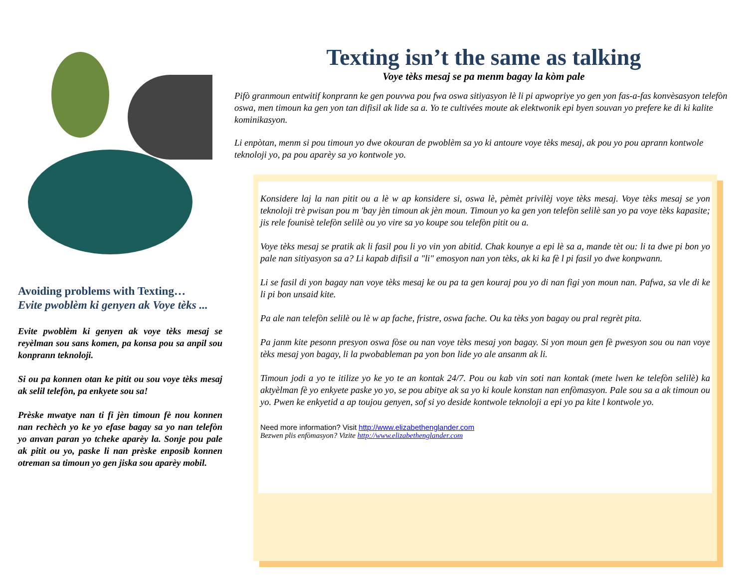Avoiding problems with Texting…
Evite pwoblèm ki genyen ak Voye tèks ...
Evite pwoblèm ki genyen ak voye tèks mesaj se reyèlman sou sans komen, pa konsa pou sa anpil sou konprann teknoloji.
Si ou pa konnen otan ke pitit ou sou voye tèks mesaj ak selil telefòn, pa enkyete sou sa!
Prèske mwatye nan ti fi jèn timoun fè nou konnen nan rechèch yo ke yo efase bagay sa yo nan telefòn yo anvan paran yo tcheke aparèy la. Sonje pou pale ak pitit ou yo, paske li nan prèske enposib konnen otreman sa timoun yo gen jiska sou aparèy mobil.
Texting isn’t the same as talking
Voye tèks mesaj se pa menm bagay la kòm pale
Pifò granmoun entwitif konprann ke gen pouvwa pou fwa oswa sitiyasyon lè li pi apwopriye yo gen yon fas-a-fas konvèsasyon telefòn oswa, men timoun ka gen yon tan difisil ak lide sa a. Yo te cultivées moute ak elektwonik epi byen souvan yo prefere ke di ki kalite kominikasyon.
Li enpòtan, menm si pou timoun yo dwe okouran de pwoblèm sa yo ki antoure voye tèks mesaj, ak pou yo pou aprann kontwole teknoloji yo, pa pou aparèy sa yo kontwole yo.
Konsidere laj la nan pitit ou a lè w ap konsidere si, oswa lè, pèmèt privilèj voye tèks mesaj. Voye tèks mesaj se yon teknoloji trè pwisan pou m 'bay jèn timoun ak jèn moun. Timoun yo ka gen yon telefòn selilè san yo pa voye tèks kapasite; jis rele founisè telefòn selilè ou yo vire sa yo koupe sou telefòn pitit ou a.
Voye tèks mesaj se pratik ak li fasil pou li yo vin yon abitid. Chak kounye a epi lè sa a, mande tèt ou: li ta dwe pi bon yo pale nan sitiyasyon sa a? Li kapab difisil a "li" emosyon nan yon tèks, ak ki ka fè l pi fasil yo dwe konpwann.
Li se fasil di yon bagay nan voye tèks mesaj ke ou pa ta gen kouraj pou yo di nan figi yon moun nan. Pafwa, sa vle di ke li pi bon unsaid kite.
Pa ale nan telefòn selilè ou lè w ap fache, fristre, oswa fache. Ou ka tèks yon bagay ou pral regrèt pita.
Pa janm kite pesonn presyon oswa fòse ou nan voye tèks mesaj yon bagay. Si yon moun gen fè pwesyon sou ou nan voye tèks mesaj yon bagay, li la pwobableman pa yon bon lide yo ale ansanm ak li.
Timoun jodi a yo te itilize yo ke yo te an kontak 24/7. Pou ou kab vin soti nan kontak (mete lwen ke telefòn selilè) ka aktyèlman fè yo enkyete paske yo yo, se pou abitye ak sa yo ki koule konstan nan enfòmasyon. Pale sou sa a ak timoun ou yo. Pwen ke enkyetid a ap toujou genyen, sof si yo deside kontwole teknoloji a epi yo pa kite l kontwole yo.
Need more information? Visit http://www.elizabethenglander.com
Bezwen plis enfòmasyon? Vizite http://www.elizabethenglander.com